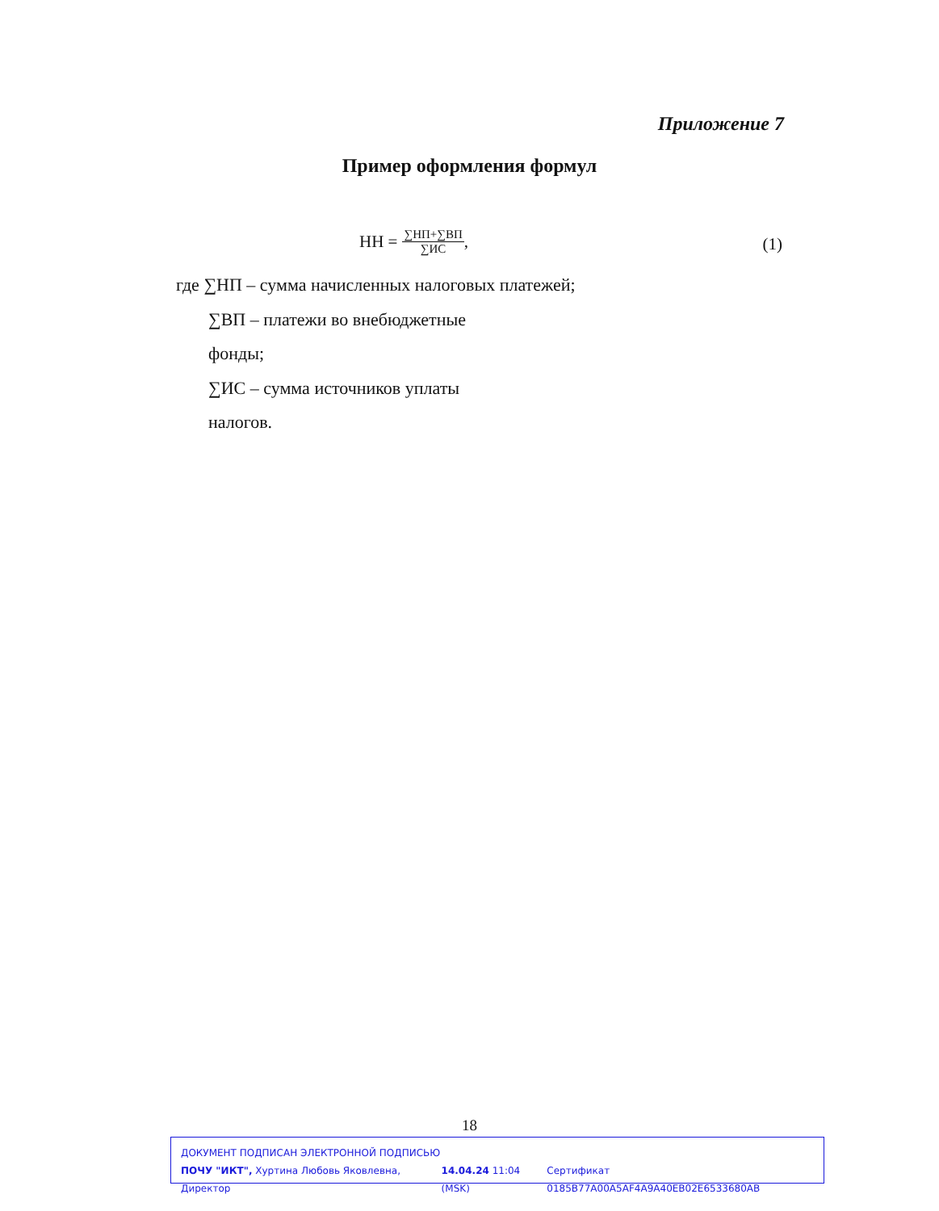Приложение 7
Пример оформления формул
НН = ∑НП+∑ВП ∑ИС, (1)
где ∑НП – сумма начисленных налоговых платежей;
∑ВП – платежи во внебюджетные
фонды;
∑ИС – сумма источников уплаты
налогов.
18
ДОКУМЕНТ ПОДПИСАН ЭЛЕКТРОННОЙ ПОДПИСЬЮ
ПОЧУ "ИКТ", Хуртина Любовь Яковлевна, Директор 14.04.24 11:04 (MSK) Сертификат 0185B77A00A5AF4A9A40EB02E6533680AB